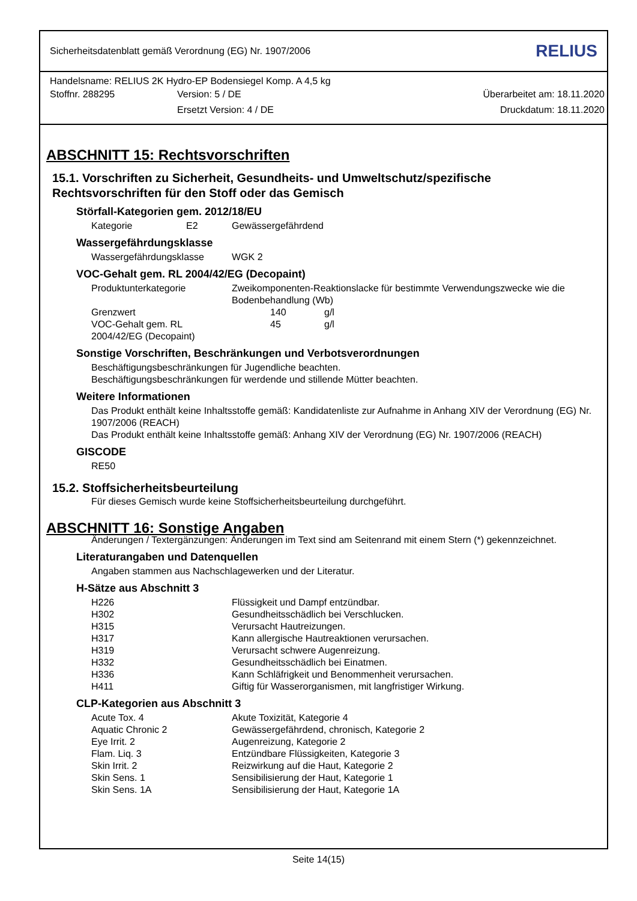Sicherheitsdatenblatt gemäß Verordnung (EG) Nr. 1907/2006 RELIUS
Handelsname: RELIUS 2K Hydro-EP Bodensiegel Komp. A 4,5 kg
| Stoffnr. 288295 | Version: 5 / DE | Überarbeitet am: 18.11.2020 |
| | Ersetzt Version: 4 / DE | Druckdatum: 18.11.2020 |
ABSCHNITT 15: Rechtsvorschriften
15.1. Vorschriften zu Sicherheit, Gesundheits- und Umweltschutz/spezifische Rechtsvorschriften für den Stoff oder das Gemisch
Störfall-Kategorien gem. 2012/18/EU
| Kategorie | E2 | Gewässergefährdend |
Wassergefährdungsklasse
| Wassergefährdungsklasse | WGK 2 |
VOC-Gehalt gem. RL 2004/42/EG (Decopaint)
| Produktunterkategorie | Zweikomponenten-Reaktionslacke für bestimmte Verwendungszwecke wie die Bodenbehandlung (Wb) | |
| Grenzwert | 140 | g/l |
| VOC-Gehalt gem. RL 2004/42/EG (Decopaint) | 45 | g/l |
Sonstige Vorschriften, Beschränkungen und Verbotsverordnungen
Beschäftigungsbeschränkungen für Jugendliche beachten.
Beschäftigungsbeschränkungen für werdende und stillende Mütter beachten.
Weitere Informationen
Das Produkt enthält keine Inhaltsstoffe gemäß: Kandidatenliste zur Aufnahme in Anhang XIV der Verordnung (EG) Nr. 1907/2006 (REACH)
Das Produkt enthält keine Inhaltsstoffe gemäß: Anhang XIV der Verordnung (EG) Nr. 1907/2006 (REACH)
GISCODE
RE50
15.2. Stoffsicherheitsbeurteilung
Für dieses Gemisch wurde keine Stoffsicherheitsbeurteilung durchgeführt.
ABSCHNITT 16: Sonstige Angaben
Änderungen / Textergänzungen: Änderungen im Text sind am Seitenrand mit einem Stern (*) gekennzeichnet.
Literaturangaben und Datenquellen
Angaben stammen aus Nachschlagewerken und der Literatur.
H-Sätze aus Abschnitt 3
| H226 | Flüssigkeit und Dampf entzündbar. |
| H302 | Gesundheitsschädlich bei Verschlucken. |
| H315 | Verursacht Hautreizungen. |
| H317 | Kann allergische Hautreaktionen verursachen. |
| H319 | Verursacht schwere Augenreizung. |
| H332 | Gesundheitsschädlich bei Einatmen. |
| H336 | Kann Schläfrigkeit und Benommenheit verursachen. |
| H411 | Giftig für Wasserorganismen, mit langfristiger Wirkung. |
CLP-Kategorien aus Abschnitt 3
| Acute Tox. 4 | Akute Toxizität, Kategorie 4 |
| Aquatic Chronic 2 | Gewässergefährdend, chronisch, Kategorie 2 |
| Eye Irrit. 2 | Augenreizung, Kategorie 2 |
| Flam. Liq. 3 | Entzündbare Flüssigkeiten, Kategorie 3 |
| Skin Irrit. 2 | Reizwirkung auf die Haut, Kategorie 2 |
| Skin Sens. 1 | Sensibilisierung der Haut, Kategorie 1 |
| Skin Sens. 1A | Sensibilisierung der Haut, Kategorie 1A |
Seite 14(15)